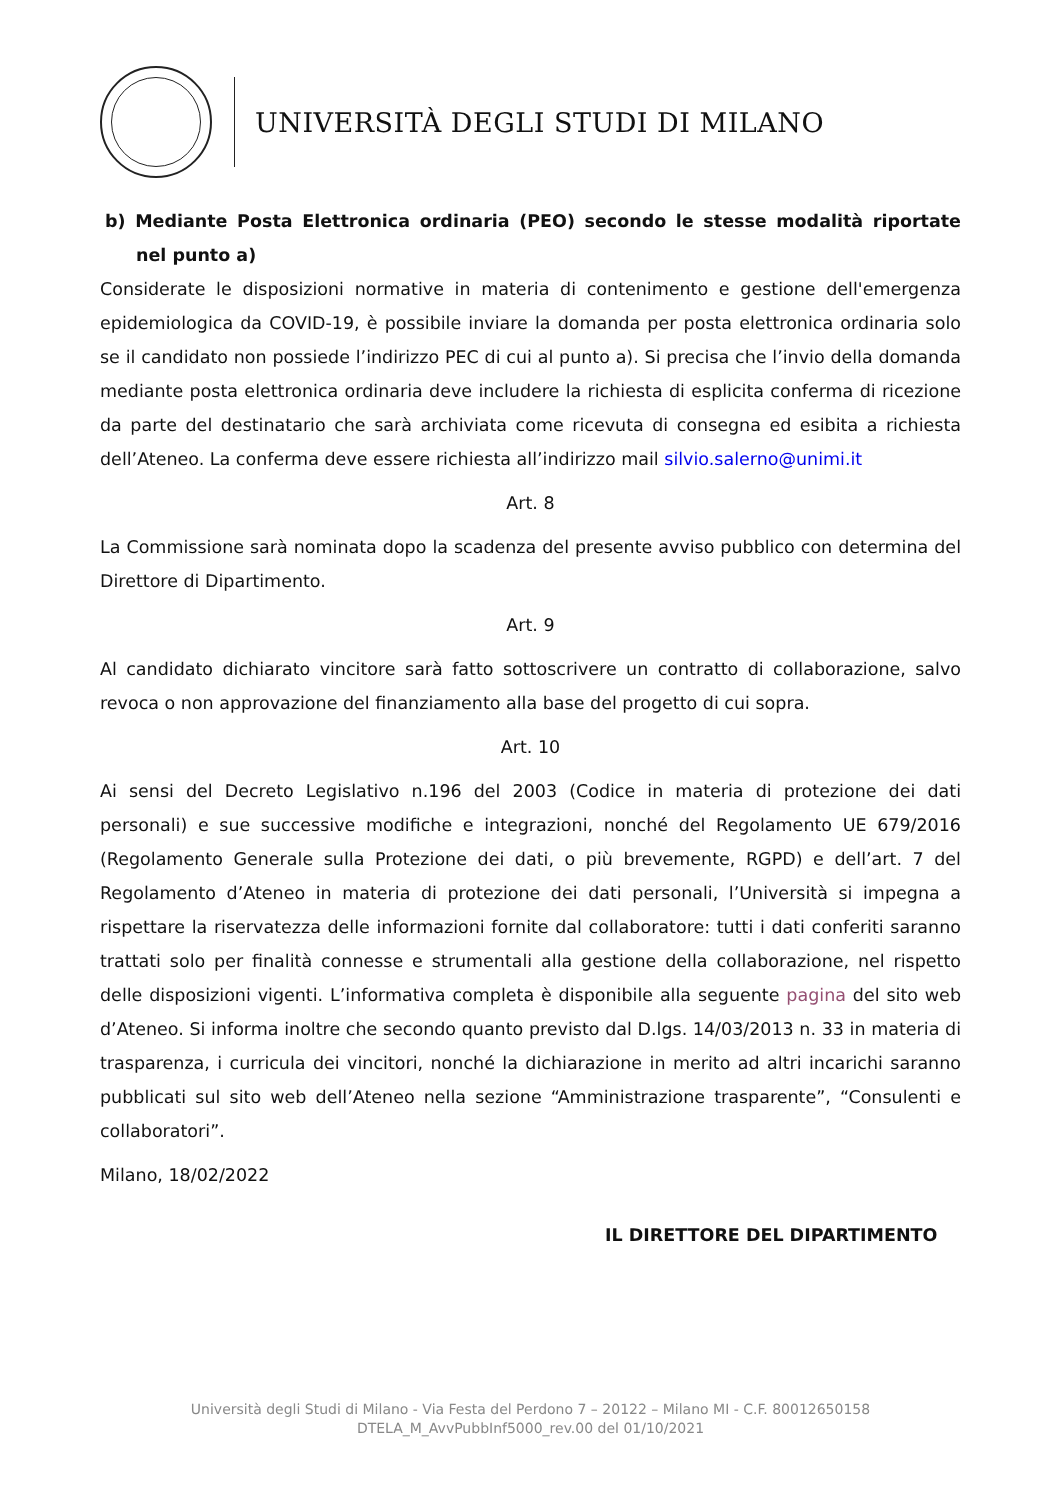UNIVERSITÀ DEGLI STUDI DI MILANO
b) Mediante Posta Elettronica ordinaria (PEO) secondo le stesse modalità riportate nel punto a)
Considerate le disposizioni normative in materia di contenimento e gestione dell'emergenza epidemiologica da COVID-19, è possibile inviare la domanda per posta elettronica ordinaria solo se il candidato non possiede l’indirizzo PEC di cui al punto a). Si precisa che l’invio della domanda mediante posta elettronica ordinaria deve includere la richiesta di esplicita conferma di ricezione da parte del destinatario che sarà archiviata come ricevuta di consegna ed esibita a richiesta dell’Ateneo. La conferma deve essere richiesta all’indirizzo mail silvio.salerno@unimi.it
Art. 8
La Commissione sarà nominata dopo la scadenza del presente avviso pubblico con determina del Direttore di Dipartimento.
Art. 9
Al candidato dichiarato vincitore sarà fatto sottoscrivere un contratto di collaborazione, salvo revoca o non approvazione del finanziamento alla base del progetto di cui sopra.
Art. 10
Ai sensi del Decreto Legislativo n.196 del 2003 (Codice in materia di protezione dei dati personali) e sue successive modifiche e integrazioni, nonché del Regolamento UE 679/2016 (Regolamento Generale sulla Protezione dei dati, o più brevemente, RGPD) e dell’art. 7 del Regolamento d’Ateneo in materia di protezione dei dati personali, l’Università si impegna a rispettare la riservatezza delle informazioni fornite dal collaboratore: tutti i dati conferiti saranno trattati solo per finalità connesse e strumentali alla gestione della collaborazione, nel rispetto delle disposizioni vigenti. L’informativa completa è disponibile alla seguente pagina del sito web d’Ateneo. Si informa inoltre che secondo quanto previsto dal D.lgs. 14/03/2013 n. 33 in materia di trasparenza, i curricula dei vincitori, nonché la dichiarazione in merito ad altri incarichi saranno pubblicati sul sito web dell’Ateneo nella sezione “Amministrazione trasparente”, “Consulenti e collaboratori”.
Milano, 18/02/2022
IL DIRETTORE DEL DIPARTIMENTO
Università degli Studi di Milano - Via Festa del Perdono 7 – 20122 – Milano MI - C.F. 80012650158
DTELA_M_AvvPubbInf5000_rev.00 del 01/10/2021